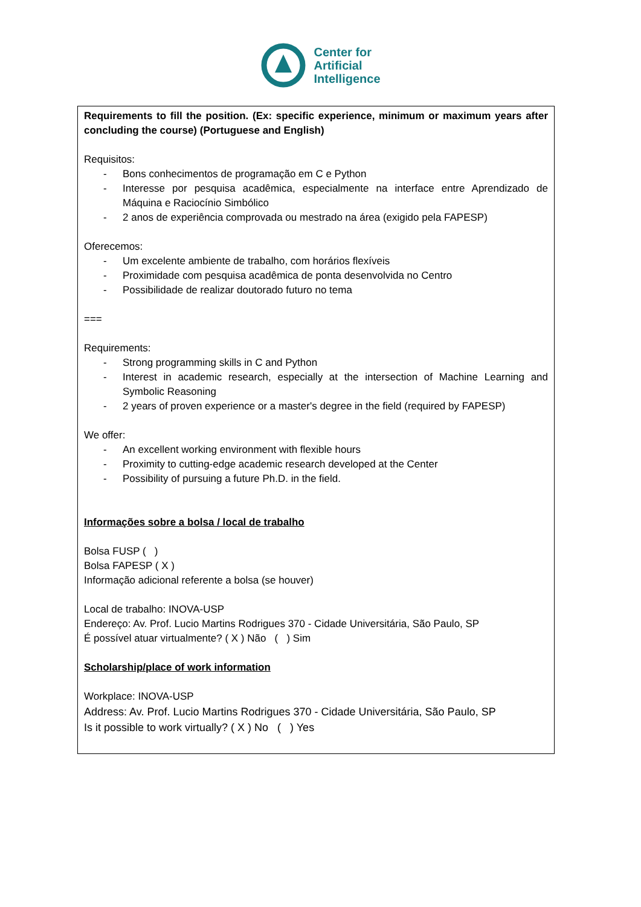Center for
Artificial
Intelligence
Requirements to fill the position. (Ex: specific experience, minimum or maximum years after concluding the course) (Portuguese and English)
Requisitos:
- Bons conhecimentos de programação em C e Python
- Interesse por pesquisa acadêmica, especialmente na interface entre Aprendizado de Máquina e Raciocínio Simbólico
- 2 anos de experiência comprovada ou mestrado na área (exigido pela FAPESP)
Oferecemos:
- Um excelente ambiente de trabalho, com horários flexíveis
- Proximidade com pesquisa acadêmica de ponta desenvolvida no Centro
- Possibilidade de realizar doutorado futuro no tema
===
Requirements:
- Strong programming skills in C and Python
- Interest in academic research, especially at the intersection of Machine Learning and Symbolic Reasoning
- 2 years of proven experience or a master's degree in the field (required by FAPESP)
We offer:
- An excellent working environment with flexible hours
- Proximity to cutting-edge academic research developed at the Center
- Possibility of pursuing a future Ph.D. in the field.
Informações sobre a bolsa / local de trabalho
Bolsa FUSP ( )
Bolsa FAPESP ( X )
Informação adicional referente a bolsa (se houver)
Local de trabalho: INOVA-USP
Endereço: Av. Prof. Lucio Martins Rodrigues 370 - Cidade Universitária, São Paulo, SP
É possível atuar virtualmente? ( X ) Não ( ) Sim
Scholarship/place of work information
Workplace: INOVA-USP
Address: Av. Prof. Lucio Martins Rodrigues 370 - Cidade Universitária, São Paulo, SP
Is it possible to work virtually? ( X ) No ( ) Yes